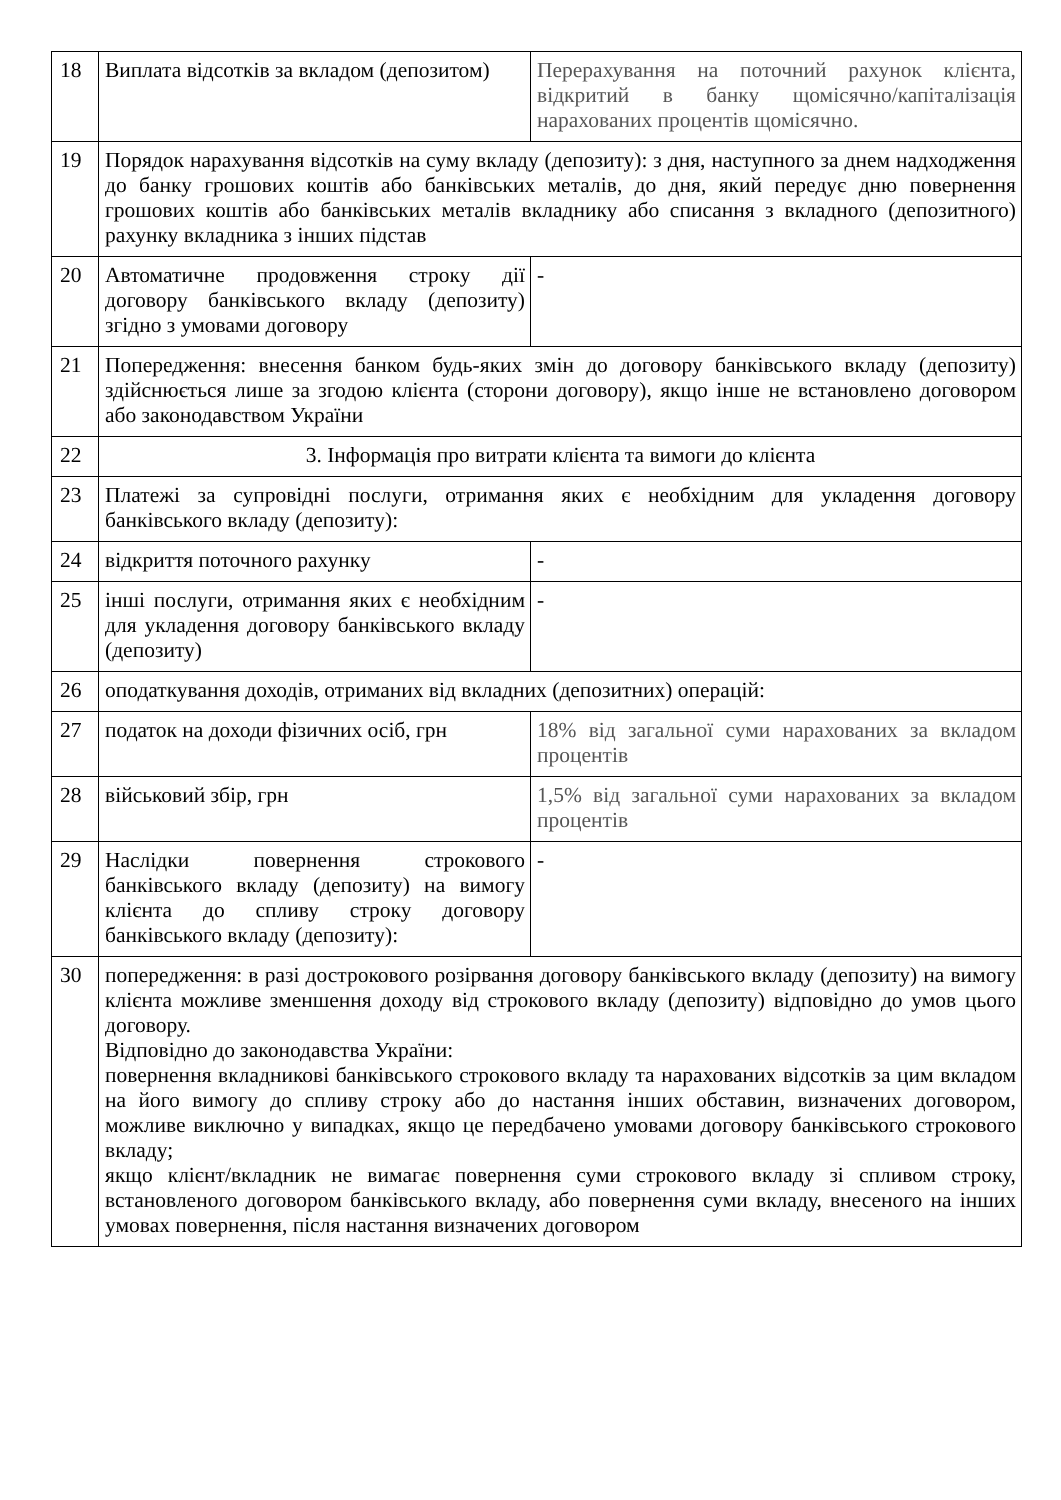| 18 | Виплата відсотків за вкладом (депозитом) | Перерахування на поточний рахунок клієнта, відкритий в банку щомісячно/капіталізація нарахованих процентів щомісячно. |
| 19 | Порядок нарахування відсотків на суму вкладу (депозиту): з дня, наступного за днем надходження до банку грошових коштів або банківських металів, до дня, який передує дню повернення грошових коштів або банківських металів вкладнику або списання з вкладного (депозитного) рахунку вкладника з інших підстав | |
| 20 | Автоматичне продовження строку дії договору банківського вкладу (депозиту) згідно з умовами договору | - |
| 21 | Попередження: внесення банком будь-яких змін до договору банківського вкладу (депозиту) здійснюється лише за згодою клієнта (сторони договору), якщо інше не встановлено договором або законодавством України | |
| 22 | 3. Інформація про витрати клієнта та вимоги до клієнта | |
| 23 | Платежі за супровідні послуги, отримання яких є необхідним для укладення договору банківського вкладу (депозиту): | |
| 24 | відкриття поточного рахунку | - |
| 25 | інші послуги, отримання яких є необхідним для укладення договору банківського вкладу (депозиту) | - |
| 26 | оподаткування доходів, отриманих від вкладних (депозитних) операцій: | |
| 27 | податок на доходи фізичних осіб, грн | 18% від загальної суми нарахованих за вкладом процентів |
| 28 | військовий збір, грн | 1,5% від загальної суми нарахованих за вкладом процентів |
| 29 | Наслідки повернення строкового банківського вкладу (депозиту) на вимогу клієнта до спливу строку договору банківського вкладу (депозиту): | - |
| 30 | попередження: в разі дострокового розірвання договору банківського вкладу (депозиту) на вимогу клієнта можливе зменшення доходу від строкового вкладу (депозиту) відповідно до умов цього договору. Відповідно до законодавства України: повернення вкладникові банківського строкового вкладу та нарахованих відсотків за цим вкладом на його вимогу до спливу строку або до настання інших обставин, визначених договором, можливе виключно у випадках, якщо це передбачено умовами договору банківського строкового вкладу; якщо клієнт/вкладник не вимагає повернення суми строкового вкладу зі спливом строку, встановленого договором банківського вкладу, або повернення суми вкладу, внесеного на інших умовах повернення, після настання визначених договором | |